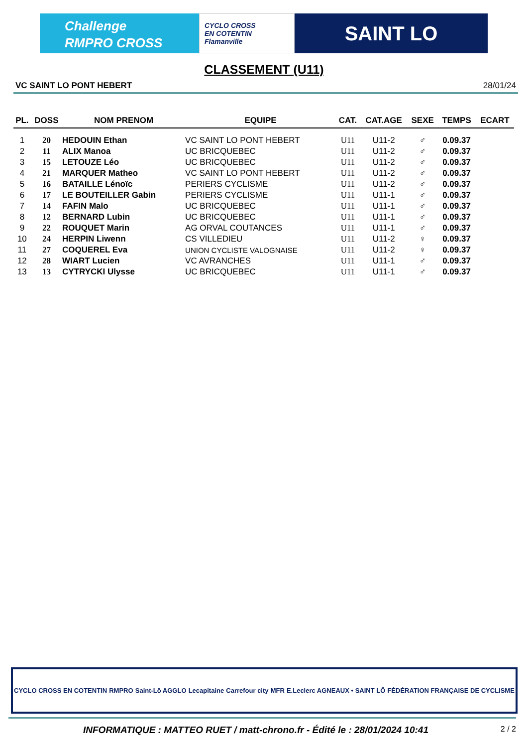Challenge
RMPRO CROSS
CYCLO CROSS
EN COTENTIN
Flamanville
SAINT LO
CLASSEMENT (U11)
VC SAINT LO PONT HEBERT 28/01/24
| PL. | DOSS | NOM PRENOM | EQUIPE | CAT. | CAT.AGE | SEXE | TEMPS | ECART |
| --- | --- | --- | --- | --- | --- | --- | --- | --- |
| 1 | 20 | HEDOUIN Ethan | VC SAINT LO PONT HEBERT | U11 | U11-2 | ♂ | 0.09.37 | |
| 2 | 11 | ALIX Manoa | UC BRICQUEBEC | U11 | U11-2 | ♂ | 0.09.37 | |
| 3 | 15 | LETOUZE Léo | UC BRICQUEBEC | U11 | U11-2 | ♂ | 0.09.37 | |
| 4 | 21 | MARQUER Matheo | VC SAINT LO PONT HEBERT | U11 | U11-2 | ♂ | 0.09.37 | |
| 5 | 16 | BATAILLE Lénoïc | PERIERS CYCLISME | U11 | U11-2 | ♂ | 0.09.37 | |
| 6 | 17 | LE BOUTEILLER Gabin | PERIERS CYCLISME | U11 | U11-1 | ♂ | 0.09.37 | |
| 7 | 14 | FAFIN Malo | UC BRICQUEBEC | U11 | U11-1 | ♂ | 0.09.37 | |
| 8 | 12 | BERNARD Lubin | UC BRICQUEBEC | U11 | U11-1 | ♂ | 0.09.37 | |
| 9 | 22 | ROUQUET Marin | AG ORVAL COUTANCES | U11 | U11-1 | ♂ | 0.09.37 | |
| 10 | 24 | HERPIN Liwenn | CS VILLEDIEU | U11 | U11-2 | ♀ | 0.09.37 | |
| 11 | 27 | COQUEREL Eva | UNION CYCLISTE VALOGNAISE | U11 | U11-2 | ♀ | 0.09.37 | |
| 12 | 28 | WIART Lucien | VC AVRANCHES | U11 | U11-1 | ♂ | 0.09.37 | |
| 13 | 13 | CYTRYCKI Ulysse | UC BRICQUEBEC | U11 | U11-1 | ♂ | 0.09.37 | |
CYCLO CROSS EN COTENTIN RMPRO Saint-Lô AGGLO Lecapitaine Carrefour city MFR E.Leclerc AGNEAUX • SAINT LÔ FÉDÉRATION FRANÇAISE DE CYCLISME
INFORMATIQUE : MATTEO RUET / matt-chrono.fr - Édité le : 28/01/2024 10:41 2 / 2